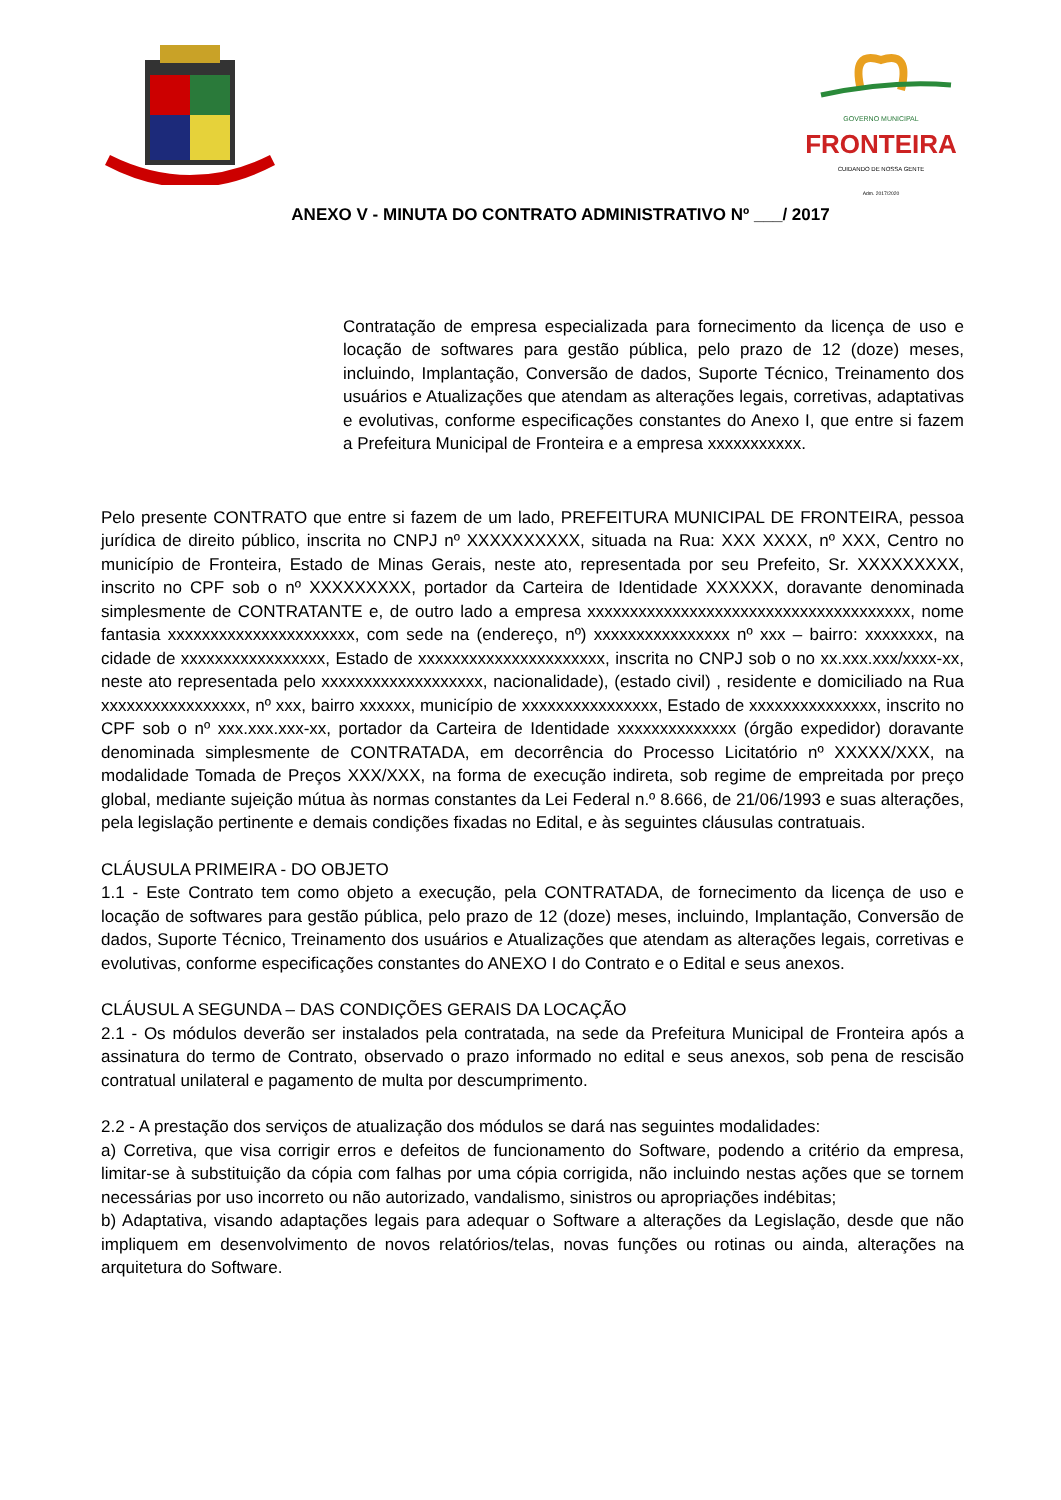GOVERNO MUNICIPAL
FRONTEIRA
CUIDANDO DE NOSSA GENTE
Adm. 2017/2020
ANEXO V - MINUTA DO CONTRATO ADMINISTRATIVO Nº ___/ 2017
Contratação de empresa especializada para fornecimento da licença de uso e locação de softwares para gestão pública, pelo prazo de 12 (doze) meses, incluindo, Implantação, Conversão de dados, Suporte Técnico, Treinamento dos usuários e Atualizações que atendam as alterações legais, corretivas, adaptativas e evolutivas, conforme especificações constantes do Anexo I, que entre si fazem a Prefeitura Municipal de Fronteira e a empresa xxxxxxxxxxx.
Pelo presente CONTRATO que entre si fazem de um lado, PREFEITURA MUNICIPAL DE FRONTEIRA, pessoa jurídica de direito público, inscrita no CNPJ nº XXXXXXXXXX, situada na Rua: XXX XXXX, nº XXX, Centro no município de Fronteira, Estado de Minas Gerais, neste ato, representada por seu Prefeito, Sr. XXXXXXXXX, inscrito no CPF sob o nº XXXXXXXXX, portador da Carteira de Identidade XXXXXX, doravante denominada simplesmente de CONTRATANTE e, de outro lado a empresa xxxxxxxxxxxxxxxxxxxxxxxxxxxxxxxxxxxxxx, nome fantasia xxxxxxxxxxxxxxxxxxxxxx, com sede na (endereço, nº) xxxxxxxxxxxxxxxx nº xxx – bairro: xxxxxxxx, na cidade de xxxxxxxxxxxxxxxxx, Estado de xxxxxxxxxxxxxxxxxxxxxx, inscrita no CNPJ sob o no xx.xxx.xxx/xxxx-xx, neste ato representada pelo xxxxxxxxxxxxxxxxxxx, nacionalidade), (estado civil) , residente e domiciliado na Rua xxxxxxxxxxxxxxxxx, nº xxx, bairro xxxxxx, município de xxxxxxxxxxxxxxxx, Estado de xxxxxxxxxxxxxxx, inscrito no CPF sob o nº xxx.xxx.xxx-xx, portador da Carteira de Identidade xxxxxxxxxxxxxx (órgão expedidor) doravante denominada simplesmente de CONTRATADA, em decorrência do Processo Licitatório nº XXXXX/XXX, na modalidade Tomada de Preços XXX/XXX, na forma de execução indireta, sob regime de empreitada por preço global, mediante sujeição mútua às normas constantes da Lei Federal n.º 8.666, de 21/06/1993 e suas alterações, pela legislação pertinente e demais condições fixadas no Edital, e às seguintes cláusulas contratuais.
CLÁUSULA PRIMEIRA - DO OBJETO
1.1 - Este Contrato tem como objeto a execução, pela CONTRATADA, de fornecimento da licença de uso e locação de softwares para gestão pública, pelo prazo de 12 (doze) meses, incluindo, Implantação, Conversão de dados, Suporte Técnico, Treinamento dos usuários e Atualizações que atendam as alterações legais, corretivas e evolutivas, conforme especificações constantes do ANEXO I do Contrato e o Edital e seus anexos.
CLÁUSUL A SEGUNDA – DAS CONDIÇÕES GERAIS DA LOCAÇÃO
2.1 - Os módulos deverão ser instalados pela contratada, na sede da Prefeitura Municipal de Fronteira após a assinatura do termo de Contrato, observado o prazo informado no edital e seus anexos, sob pena de rescisão contratual unilateral e pagamento de multa por descumprimento.
2.2 - A prestação dos serviços de atualização dos módulos se dará nas seguintes modalidades:
a) Corretiva, que visa corrigir erros e defeitos de funcionamento do Software, podendo a critério da empresa, limitar-se à substituição da cópia com falhas por uma cópia corrigida, não incluindo nestas ações que se tornem necessárias por uso incorreto ou não autorizado, vandalismo, sinistros ou apropriações indébitas;
b) Adaptativa, visando adaptações legais para adequar o Software a alterações da Legislação, desde que não impliquem em desenvolvimento de novos relatórios/telas, novas funções ou rotinas ou ainda, alterações na arquitetura do Software.